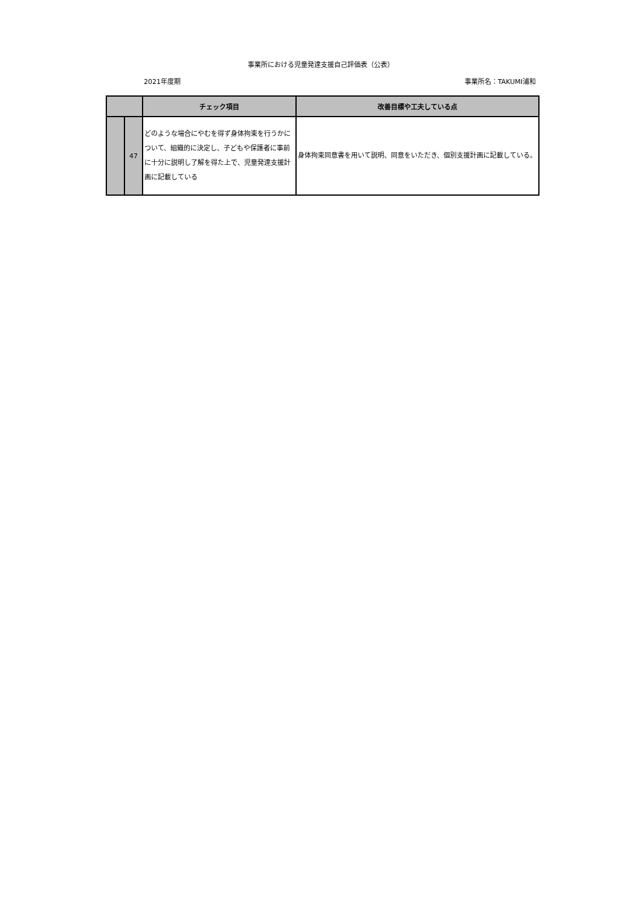事業所における児童発達支援自己評価表（公表）
2021年度期 事業所名：TAKUMI浦和
| | | チェック項目 | 改善目標や工夫している点 |
| --- | --- | --- | --- |
| | 47 | どのような場合にやむを得ず身体拘束を行うかについて、組織的に決定し、子どもや保護者に事前に十分に説明し了解を得た上で、児童発達支援計画に記載している | 身体拘束同意書を用いて説明、同意をいただき、個別支援計画に記載している。 |